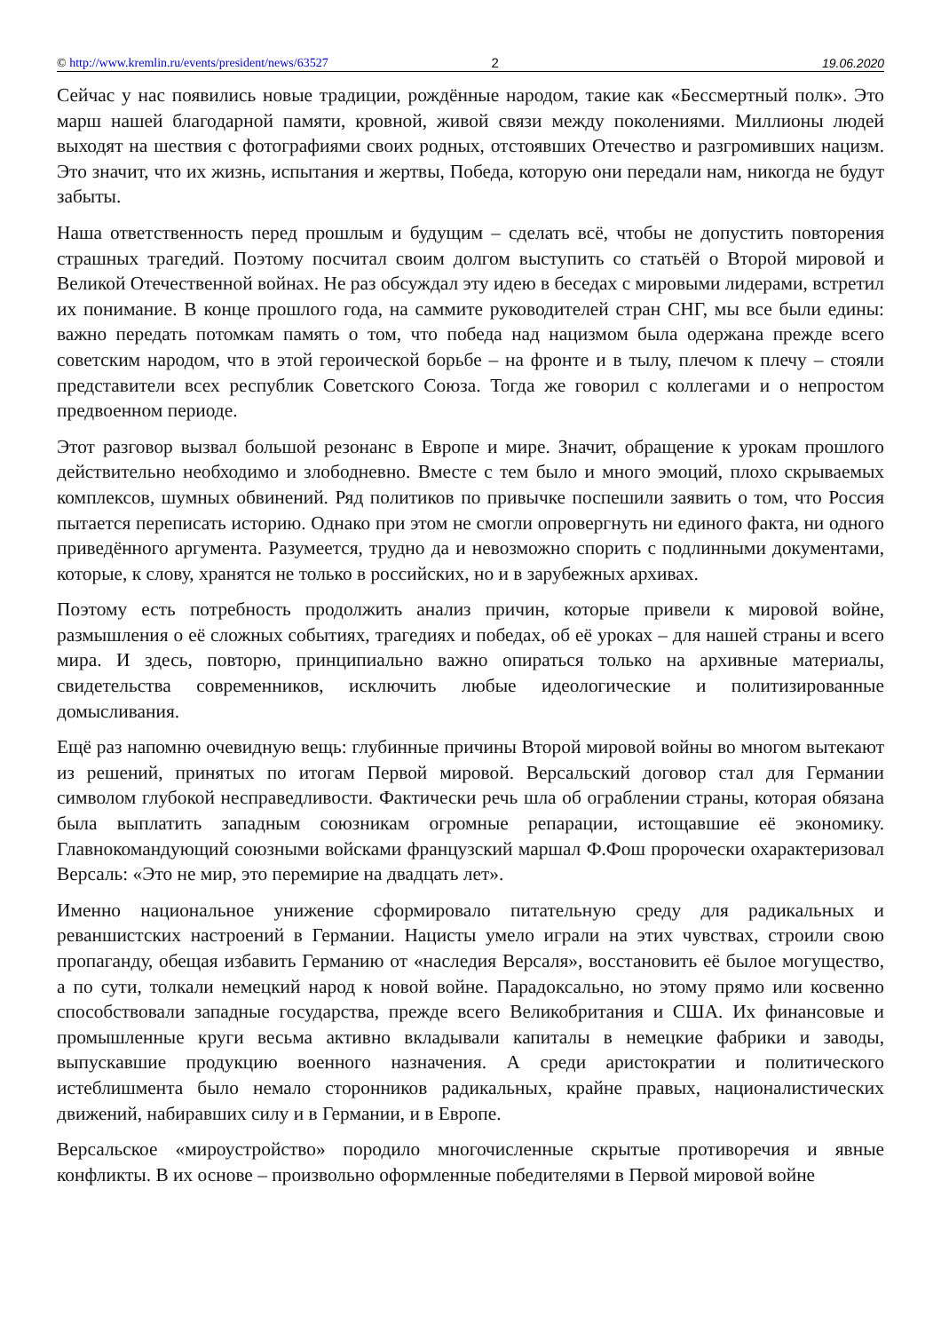© http://www.kremlin.ru/events/president/news/63527 2 19.06.2020
Сейчас у нас появились новые традиции, рождённые народом, такие как «Бессмертный полк». Это марш нашей благодарной памяти, кровной, живой связи между поколениями. Миллионы людей выходят на шествия с фотографиями своих родных, отстоявших Отечество и разгромивших нацизм. Это значит, что их жизнь, испытания и жертвы, Победа, которую они передали нам, никогда не будут забыты.
Наша ответственность перед прошлым и будущим – сделать всё, чтобы не допустить повторения страшных трагедий. Поэтому посчитал своим долгом выступить со статьёй о Второй мировой и Великой Отечественной войнах. Не раз обсуждал эту идею в беседах с мировыми лидерами, встретил их понимание. В конце прошлого года, на саммите руководителей стран СНГ, мы все были едины: важно передать потомкам память о том, что победа над нацизмом была одержана прежде всего советским народом, что в этой героической борьбе – на фронте и в тылу, плечом к плечу – стояли представители всех республик Советского Союза. Тогда же говорил с коллегами и о непростом предвоенном периоде.
Этот разговор вызвал большой резонанс в Европе и мире. Значит, обращение к урокам прошлого действительно необходимо и злободневно. Вместе с тем было и много эмоций, плохо скрываемых комплексов, шумных обвинений. Ряд политиков по привычке поспешили заявить о том, что Россия пытается переписать историю. Однако при этом не смогли опровергнуть ни единого факта, ни одного приведённого аргумента. Разумеется, трудно да и невозможно спорить с подлинными документами, которые, к слову, хранятся не только в российских, но и в зарубежных архивах.
Поэтому есть потребность продолжить анализ причин, которые привели к мировой войне, размышления о её сложных событиях, трагедиях и победах, об её уроках – для нашей страны и всего мира. И здесь, повторю, принципиально важно опираться только на архивные материалы, свидетельства современников, исключить любые идеологические и политизированные домысливания.
Ещё раз напомню очевидную вещь: глубинные причины Второй мировой войны во многом вытекают из решений, принятых по итогам Первой мировой. Версальский договор стал для Германии символом глубокой несправедливости. Фактически речь шла об ограблении страны, которая обязана была выплатить западным союзникам огромные репарации, истощавшие её экономику. Главнокомандующий союзными войсками французский маршал Ф.Фош пророчески охарактеризовал Версаль: «Это не мир, это перемирие на двадцать лет».
Именно национальное унижение сформировало питательную среду для радикальных и реваншистских настроений в Германии. Нацисты умело играли на этих чувствах, строили свою пропаганду, обещая избавить Германию от «наследия Версаля», восстановить её былое могущество, а по сути, толкали немецкий народ к новой войне. Парадоксально, но этому прямо или косвенно способствовали западные государства, прежде всего Великобритания и США. Их финансовые и промышленные круги весьма активно вкладывали капиталы в немецкие фабрики и заводы, выпускавшие продукцию военного назначения. А среди аристократии и политического истеблишмента было немало сторонников радикальных, крайне правых, националистических движений, набиравших силу и в Германии, и в Европе.
Версальское «мироустройство» породило многочисленные скрытые противоречия и явные конфликты. В их основе – произвольно оформленные победителями в Первой мировой войне